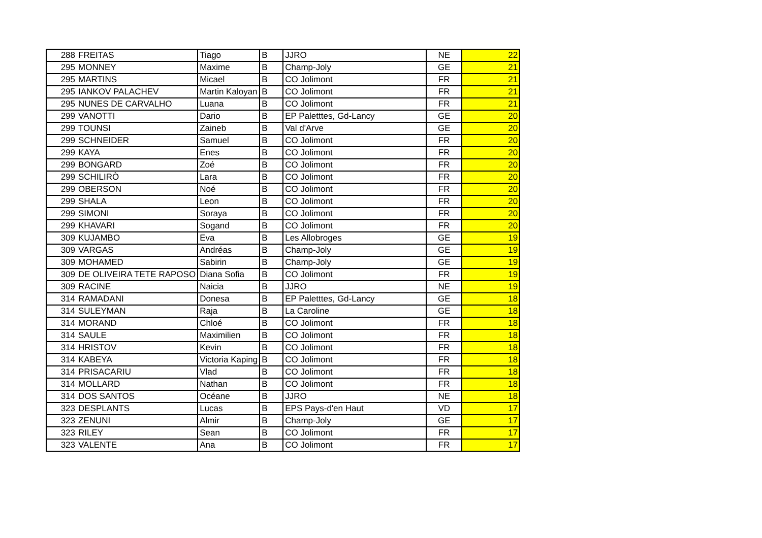| 288 | FREITAS | Tiago | B | JJRO | NE | 22 |
| 295 | MONNEY | Maxime | B | Champ-Joly | GE | 21 |
| 295 | MARTINS | Micael | B | CO Jolimont | FR | 21 |
| 295 | IANKOV PALACHEV | Martin Kaloyan | B | CO Jolimont | FR | 21 |
| 295 | NUNES DE CARVALHO | Luana | B | CO Jolimont | FR | 21 |
| 299 | VANOTTI | Dario | B | EP Paletttes, Gd-Lancy | GE | 20 |
| 299 | TOUNSI | Zaineb | B | Val d'Arve | GE | 20 |
| 299 | SCHNEIDER | Samuel | B | CO Jolimont | FR | 20 |
| 299 | KAYA | Enes | B | CO Jolimont | FR | 20 |
| 299 | BONGARD | Zoé | B | CO Jolimont | FR | 20 |
| 299 | SCHILIRÒ | Lara | B | CO Jolimont | FR | 20 |
| 299 | OBERSON | Noé | B | CO Jolimont | FR | 20 |
| 299 | SHALA | Leon | B | CO Jolimont | FR | 20 |
| 299 | SIMONI | Soraya | B | CO Jolimont | FR | 20 |
| 299 | KHAVARI | Sogand | B | CO Jolimont | FR | 20 |
| 309 | KUJAMBO | Eva | B | Les Allobroges | GE | 19 |
| 309 | VARGAS | Andréas | B | Champ-Joly | GE | 19 |
| 309 | MOHAMED | Sabirin | B | Champ-Joly | GE | 19 |
| 309 | DE OLIVEIRA TETE RAPOSO | Diana Sofia | B | CO Jolimont | FR | 19 |
| 309 | RACINE | Naicia | B | JJRO | NE | 19 |
| 314 | RAMADANI | Donesa | B | EP Paletttes, Gd-Lancy | GE | 18 |
| 314 | SULEYMAN | Raja | B | La Caroline | GE | 18 |
| 314 | MORAND | Chloé | B | CO Jolimont | FR | 18 |
| 314 | SAULE | Maximilien | B | CO Jolimont | FR | 18 |
| 314 | HRISTOV | Kevin | B | CO Jolimont | FR | 18 |
| 314 | KABEYA | Victoria Kaping | B | CO Jolimont | FR | 18 |
| 314 | PRISACARIU | Vlad | B | CO Jolimont | FR | 18 |
| 314 | MOLLARD | Nathan | B | CO Jolimont | FR | 18 |
| 314 | DOS SANTOS | Océane | B | JJRO | NE | 18 |
| 323 | DESPLANTS | Lucas | B | EPS Pays-d'en Haut | VD | 17 |
| 323 | ZENUNI | Almir | B | Champ-Joly | GE | 17 |
| 323 | RILEY | Sean | B | CO Jolimont | FR | 17 |
| 323 | VALENTE | Ana | B | CO Jolimont | FR | 17 |